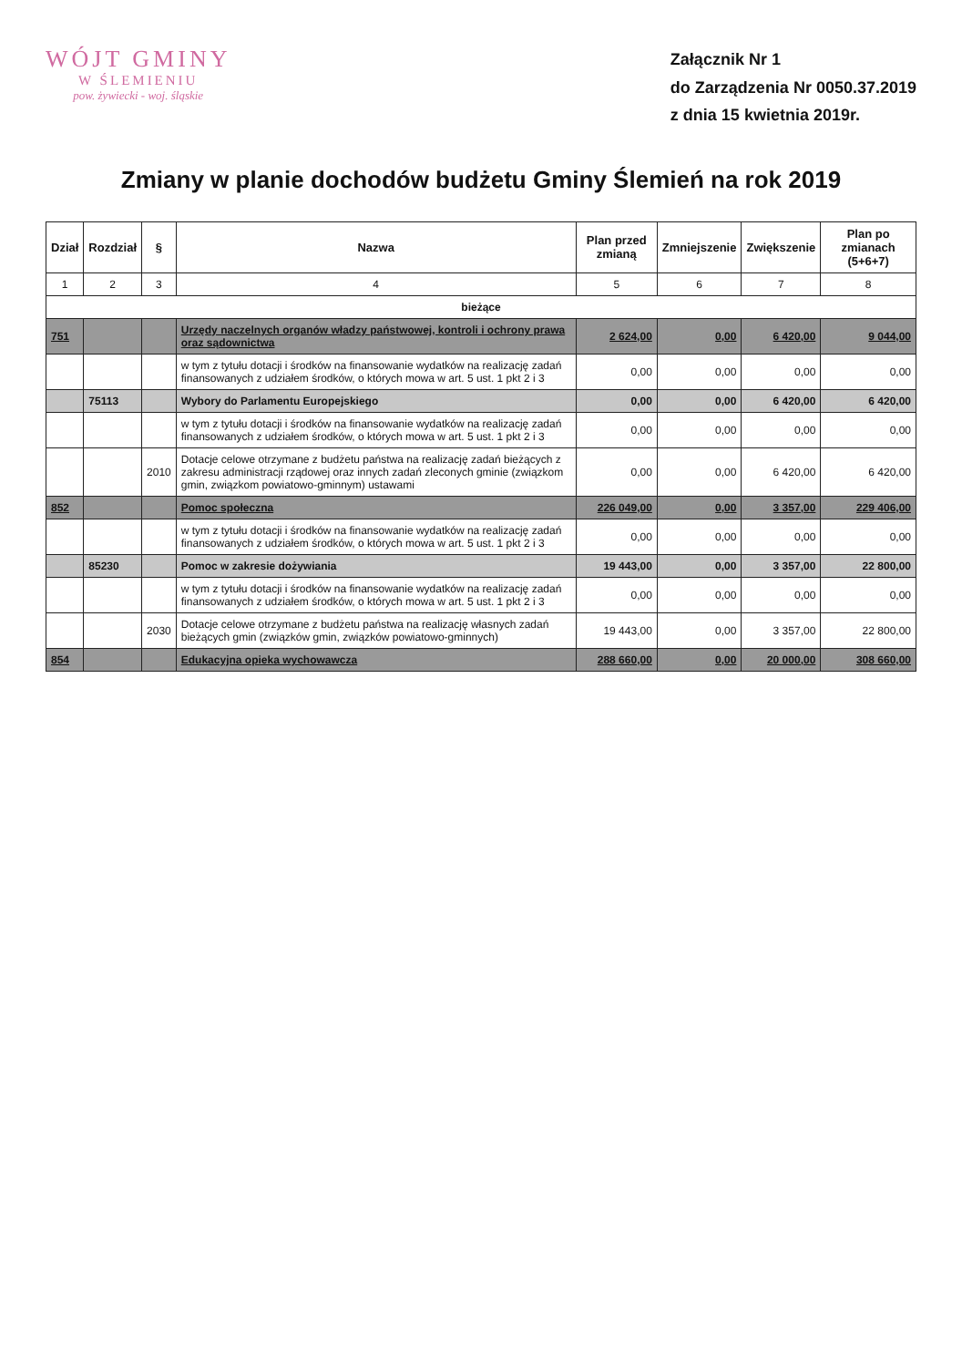WÓJT GMINY
W ŚLEMIENIU
pow. żywiecki - woj. śląskie
Załącznik Nr 1
do Zarządzenia Nr 0050.37.2019
z dnia 15 kwietnia 2019r.
Zmiany w planie dochodów budżetu Gminy Ślemień na rok 2019
| Dział | Rozdział | § | Nazwa | Plan przed zmianą | Zmniejszenie | Zwiększenie | Plan po zmianach (5+6+7) |
| --- | --- | --- | --- | --- | --- | --- | --- |
| 1 | 2 | 3 | 4 | 5 | 6 | 7 | 8 |
| bieżące | | | | | | | |
| 751 | | | Urzędy naczelnych organów władzy państwowej, kontroli i ochrony prawa oraz sądownictwa | 2 624,00 | 0,00 | 6 420,00 | 9 044,00 |
| | | | w tym z tytułu dotacji i środków na finansowanie wydatków na realizację zadań finansowanych z udziałem środków, o których mowa w art. 5 ust. 1 pkt 2 i 3 | 0,00 | 0,00 | 0,00 | 0,00 |
| | 75113 | | Wybory do Parlamentu Europejskiego | 0,00 | 0,00 | 6 420,00 | 6 420,00 |
| | | | w tym z tytułu dotacji i środków na finansowanie wydatków na realizację zadań finansowanych z udziałem środków, o których mowa w art. 5 ust. 1 pkt 2 i 3 | 0,00 | 0,00 | 0,00 | 0,00 |
| | | 2010 | Dotacje celowe otrzymane z budżetu państwa na realizację zadań bieżących z zakresu administracji rządowej oraz innych zadań zleconych gminie (związkom gmin, związkom powiatowo-gminnym) ustawami | 0,00 | 0,00 | 6 420,00 | 6 420,00 |
| 852 | | | Pomoc społeczna | 226 049,00 | 0,00 | 3 357,00 | 229 406,00 |
| | | | w tym z tytułu dotacji i środków na finansowanie wydatków na realizację zadań finansowanych z udziałem środków, o których mowa w art. 5 ust. 1 pkt 2 i 3 | 0,00 | 0,00 | 0,00 | 0,00 |
| | 85230 | | Pomoc w zakresie dożywiania | 19 443,00 | 0,00 | 3 357,00 | 22 800,00 |
| | | | w tym z tytułu dotacji i środków na finansowanie wydatków na realizację zadań finansowanych z udziałem środków, o których mowa w art. 5 ust. 1 pkt 2 i 3 | 0,00 | 0,00 | 0,00 | 0,00 |
| | | 2030 | Dotacje celowe otrzymane z budżetu państwa na realizację własnych zadań bieżących gmin (związków gmin, związków powiatowo-gminnych) | 19 443,00 | 0,00 | 3 357,00 | 22 800,00 |
| 854 | | | Edukacyjna opieka wychowawcza | 288 660,00 | 0,00 | 20 000,00 | 308 660,00 |